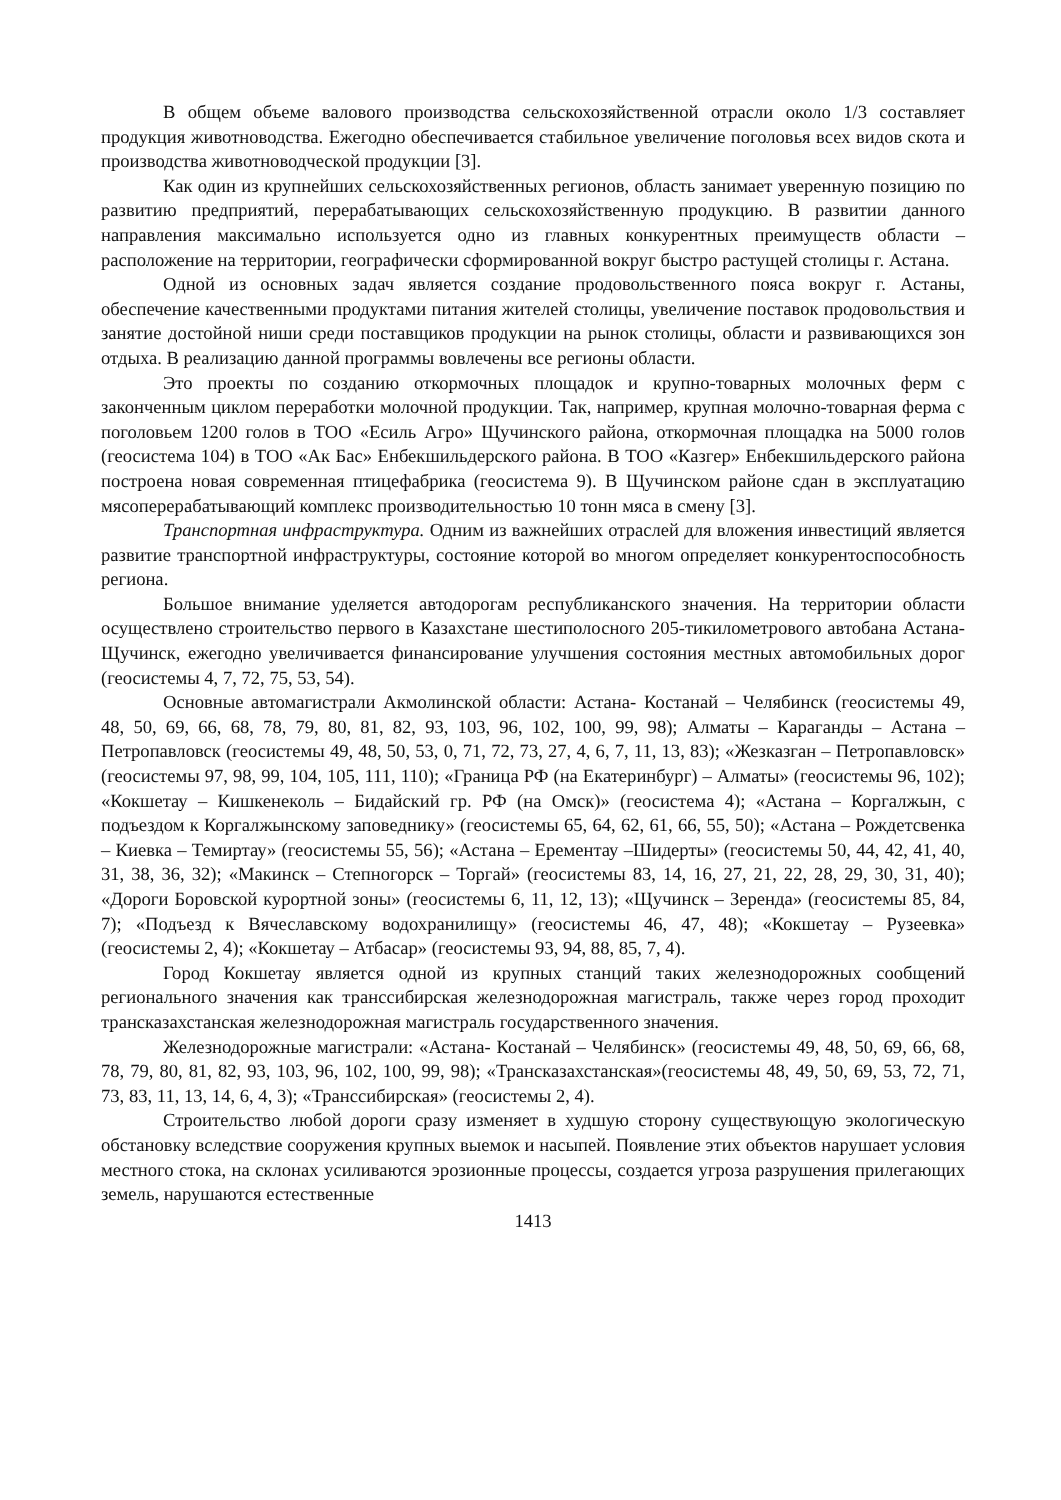В общем объеме валового производства сельскохозяйственной отрасли около 1/3 составляет продукция животноводства. Ежегодно обеспечивается стабильное увеличение поголовья всех видов скота и производства животноводческой продукции [3].
Как один из крупнейших сельскохозяйственных регионов, область занимает уверенную позицию по развитию предприятий, перерабатывающих сельскохозяйственную продукцию. В развитии данного направления максимально используется одно из главных конкурентных преимуществ области – расположение на территории, географически сформированной вокруг быстро растущей столицы г. Астана.
Одной из основных задач является создание продовольственного пояса вокруг г. Астаны, обеспечение качественными продуктами питания жителей столицы, увеличение поставок продовольствия и занятие достойной ниши среди поставщиков продукции на рынок столицы, области и развивающихся зон отдыха. В реализацию данной программы вовлечены все регионы области.
Это проекты по созданию откормочных площадок и крупно-товарных молочных ферм с законченным циклом переработки молочной продукции. Так, например, крупная молочно-товарная ферма с поголовьем 1200 голов в ТОО «Есиль Агро» Щучинского района, откормочная площадка на 5000 голов (геосистема 104) в ТОО «Ак Бас» Енбекшильдерского района. В ТОО «Казгер» Енбекшильдерского района построена новая современная птицефабрика (геосистема 9). В Щучинском районе сдан в эксплуатацию мясоперерабатывающий комплекс производительностью 10 тонн мяса в смену [3].
Транспортная инфраструктура. Одним из важнейших отраслей для вложения инвестиций является развитие транспортной инфраструктуры, состояние которой во многом определяет конкурентоспособность региона.
Большое внимание уделяется автодорогам республиканского значения. На территории области осуществлено строительство первого в Казахстане шестиполосного 205-тикилометрового автобана Астана-Щучинск, ежегодно увеличивается финансирование улучшения состояния местных автомобильных дорог (геосистемы 4, 7, 72, 75, 53, 54).
Основные автомагистрали Акмолинской области: Астана- Костанай – Челябинск (геосистемы 49, 48, 50, 69, 66, 68, 78, 79, 80, 81, 82, 93, 103, 96, 102, 100, 99, 98); Алматы – Караганды – Астана – Петропавловск (геосистемы 49, 48, 50, 53, 0, 71, 72, 73, 27, 4, 6, 7, 11, 13, 83); «Жезказган – Петропавловск» (геосистемы 97, 98, 99, 104, 105, 111, 110); «Граница РФ (на Екатеринбург) – Алматы» (геосистемы 96, 102); «Кокшетау – Кишкенеколь – Бидайский гр. РФ (на Омск)» (геосистема 4); «Астана – Коргалжын, с подъездом к Коргалжынскому заповеднику» (геосистемы 65, 64, 62, 61, 66, 55, 50); «Астана – Рождетсвенка – Киевка – Темиртау» (геосистемы 55, 56); «Астана – Ерементау –Шидерты» (геосистемы 50, 44, 42, 41, 40, 31, 38, 36, 32); «Макинск – Степногорск – Торгай» (геосистемы 83, 14, 16, 27, 21, 22, 28, 29, 30, 31, 40); «Дороги Боровской курортной зоны» (геосистемы 6, 11, 12, 13); «Щучинск – Зеренда» (геосистемы 85, 84, 7); «Подъезд к Вячеславскому водохранилищу» (геосистемы 46, 47, 48); «Кокшетау – Рузеевка» (геосистемы 2, 4); «Кокшетау – Атбасар» (геосистемы 93, 94, 88, 85, 7, 4).
Город Кокшетау является одной из крупных станций таких железнодорожных сообщений регионального значения как транссибирская железнодорожная магистраль, также через город проходит трансказахстанская железнодорожная магистраль государственного значения.
Железнодорожные магистрали: «Астана- Костанай – Челябинск» (геосистемы 49, 48, 50, 69, 66, 68, 78, 79, 80, 81, 82, 93, 103, 96, 102, 100, 99, 98); «Трансказахстанская»(геосистемы 48, 49, 50, 69, 53, 72, 71, 73, 83, 11, 13, 14, 6, 4, 3); «Транссибирская» (геосистемы 2, 4).
Строительство любой дороги сразу изменяет в худшую сторону существующую экологическую обстановку вследствие сооружения крупных выемок и насыпей. Появление этих объектов нарушает условия местного стока, на склонах усиливаются эрозионные процессы, создается угроза разрушения прилегающих земель, нарушаются естественные
1413